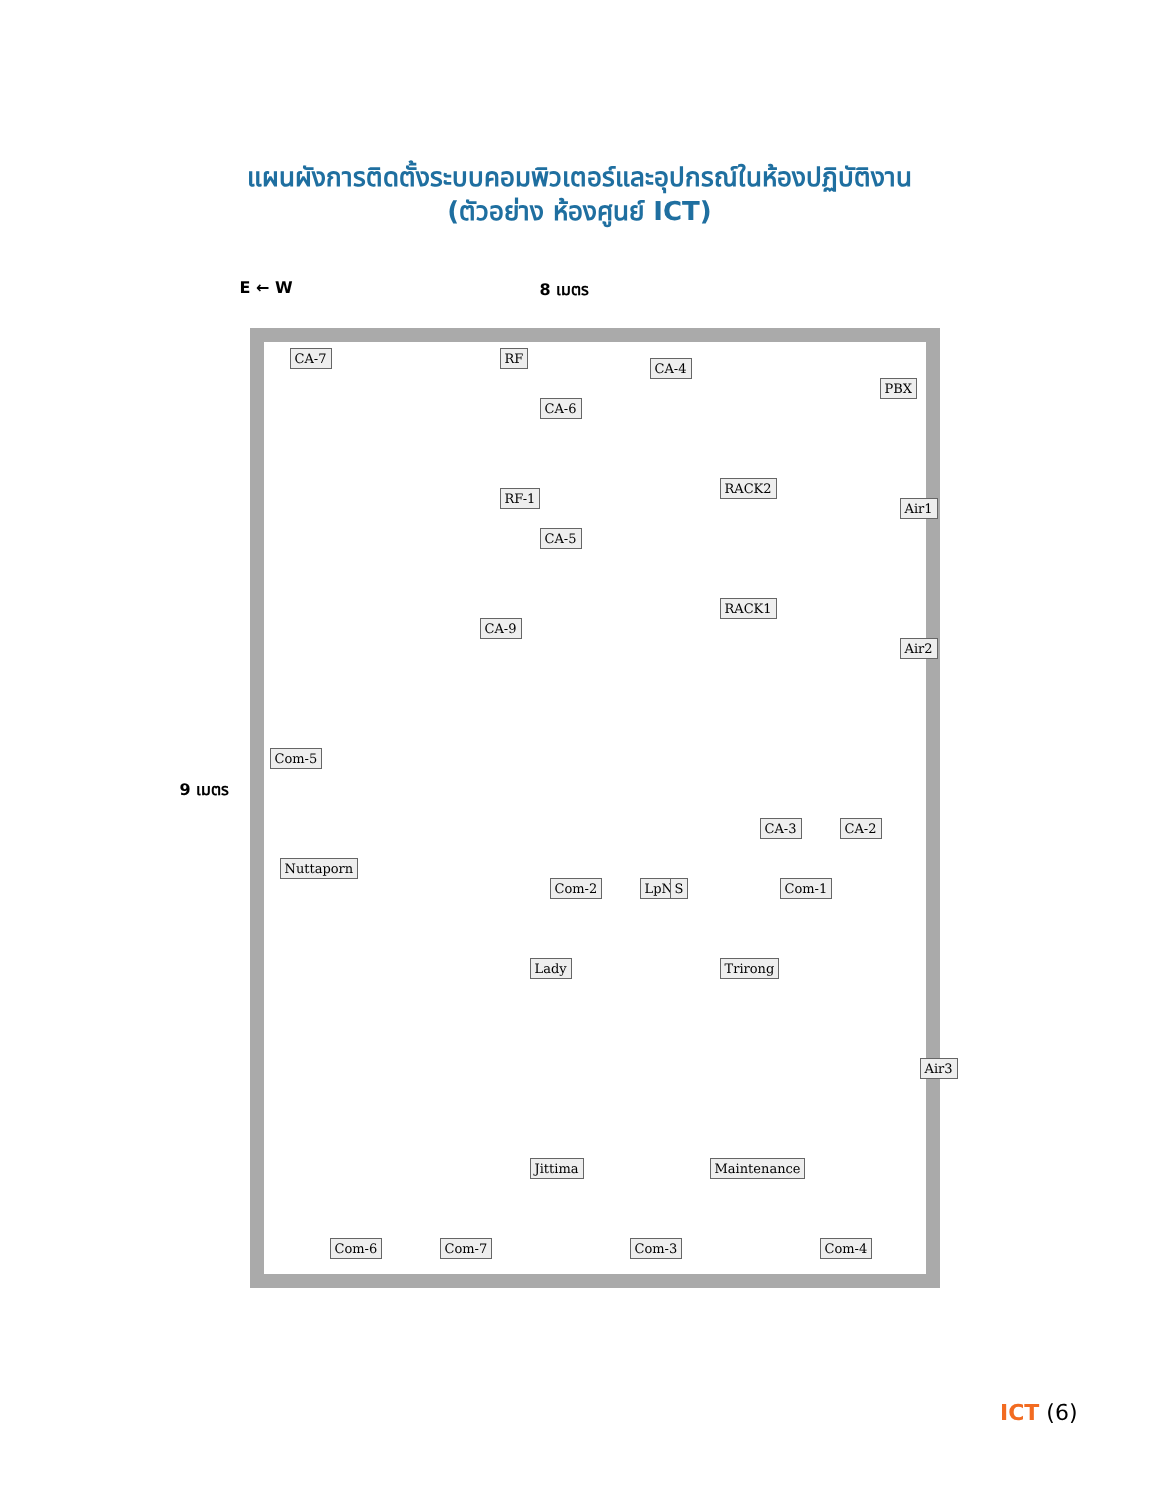แผนผังการติดตั้งระบบคอมพิวเตอร์และอุปกรณ์ในห้องปฏิบัติงาน
(ตัวอย่าง ห้องศูนย์ ICT)
E ← W 8 เมตร
9 เมตร
CA-7 RF
CA-6
CA-4
PBX
RF-1
CA-5
RACK2
Air1
CA-9
RACK1
Air2
Com-5
CA-3 CA-2
Nuttaporn
Com-2 LpN S Com-1
Lady Trirong
Air3
Jittima Maintenance
Com-6 Com-7 Com-3 Com-4
ICT (6)